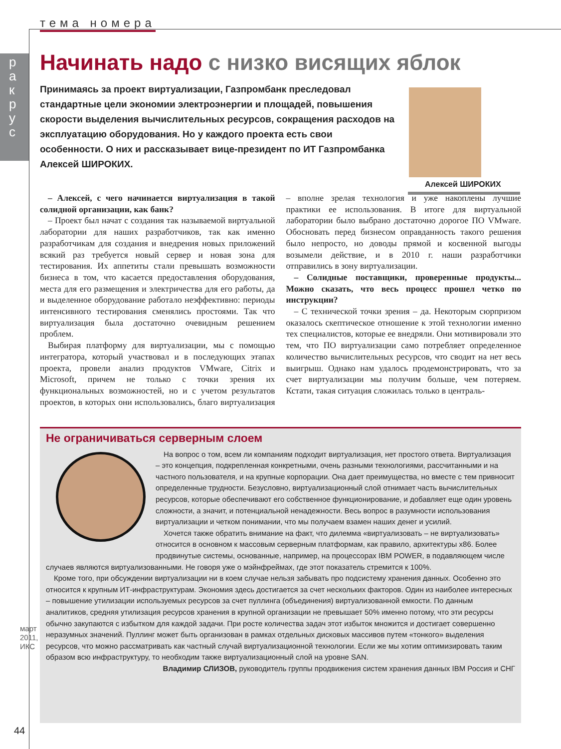тема номера
р а к р у с
Начинать надо с низко висящих яблок
Принимаясь за проект виртуализации, Газпромбанк преследовал стандартные цели экономии электроэнергии и площадей, повышения скорости выделения вычислительных ресурсов, сокращения расходов на эксплуатацию оборудования. Но у каждого проекта есть свои особенности. О них и рассказывает вице-президент по ИТ Газпромбанка Алексей ШИРОКИХ.
Алексей ШИРОКИХ
– Алексей, с чего начинается виртуализация в такой солидной организации, как банк?
– Проект был начат с создания так называемой виртуальной лаборатории для наших разработчиков, так как именно разработчикам для создания и внедрения новых приложений всякий раз требуется новый сервер и новая зона для тестирования. Их аппетиты стали превышать возможности бизнеса в том, что касается предоставления оборудования, места для его размещения и электричества для его работы, да и выделенное оборудование работало неэффективно: периоды интенсивного тестирования сменялись простоями. Так что виртуализация была достаточно очевидным решением проблем.
Выбирая платформу для виртуализации, мы с помощью интегратора, который участвовал и в последующих этапах проекта, провели анализ продуктов VMware, Citrix и Microsoft, причем не только с точки зрения их функциональных возможностей, но и с учетом результатов проектов, в которых они использовались, благо виртуализация – вполне зрелая технология и уже накоплены лучшие практики ее использования. В итоге для виртуальной лаборатории было выбрано достаточно дорогое ПО VMware. Обосновать перед бизнесом оправданность такого решения было непросто, но доводы прямой и косвенной выгоды возымели действие, и в 2010 г. наши разработчики отправились в зону виртуализации.
– Солидные поставщики, проверенные продукты... Можно сказать, что весь процесс прошел четко по инструкции?
– С технической точки зрения – да. Некоторым сюрпризом оказалось скептическое отношение к этой технологии именно тех специалистов, которые ее внедряли. Они мотивировали это тем, что ПО виртуализации само потребляет определенное количество вычислительных ресурсов, что сводит на нет весь выигрыш. Однако нам удалось продемонстрировать, что за счет виртуализации мы получим больше, чем потеряем. Кстати, такая ситуация сложилась только в централь-
Не ограничиваться серверным слоем
На вопрос о том, всем ли компаниям подходит виртуализация, нет простого ответа. Виртуализация – это концепция, подкрепленная конкретными, очень разными технологиями, рассчитанными и на частного пользователя, и на крупные корпорации. Она дает преимущества, но вместе с тем привносит определенные трудности. Безусловно, виртуализационный слой отнимает часть вычислительных ресурсов, которые обеспечивают его собственное функционирование, и добавляет еще один уровень сложности, а значит, и потенциальной ненадежности. Весь вопрос в разумности использования виртуализации и четком понимании, что мы получаем взамен наших денег и усилий.
Хочется также обратить внимание на факт, что дилемма «виртуализовать – не виртуализовать» относится в основном к массовым серверным платформам, как правило, архитектуры x86. Более продвинутые системы, основанные, например, на процессорах IBM POWER, в подавляющем числе случаев являются виртуализованными. Не говоря уже о мэйнфреймах, где этот показатель стремится к 100%.
Кроме того, при обсуждении виртуализации ни в коем случае нельзя забывать про подсистему хранения данных. Особенно это относится к крупным ИТ-инфраструктурам. Экономия здесь достигается за счет нескольких факторов. Один из наиболее интересных – повышение утилизации используемых ресурсов за счет пуллинга (объединения) виртуализованной емкости. По данным аналитиков, средняя утилизация ресурсов хранения в крупной организации не превышает 50% именно потому, что эти ресурсы обычно закупаются с избытком для каждой задачи. При росте количества задач этот избыток множится и достигает совершенно неразумных значений. Пуллинг может быть организован в рамках отдельных дисковых массивов путем «тонкого» выделения ресурсов, что можно рассматривать как частный случай виртуализационной технологии. Если же мы хотим оптимизировать таким образом всю инфраструктуру, то необходим также виртуализационный слой на уровне SAN.
Владимир СЛИЗОВ, руководитель группы продвижения систем хранения данных IBM Россия и СНГ
март 2011, ИКС
44